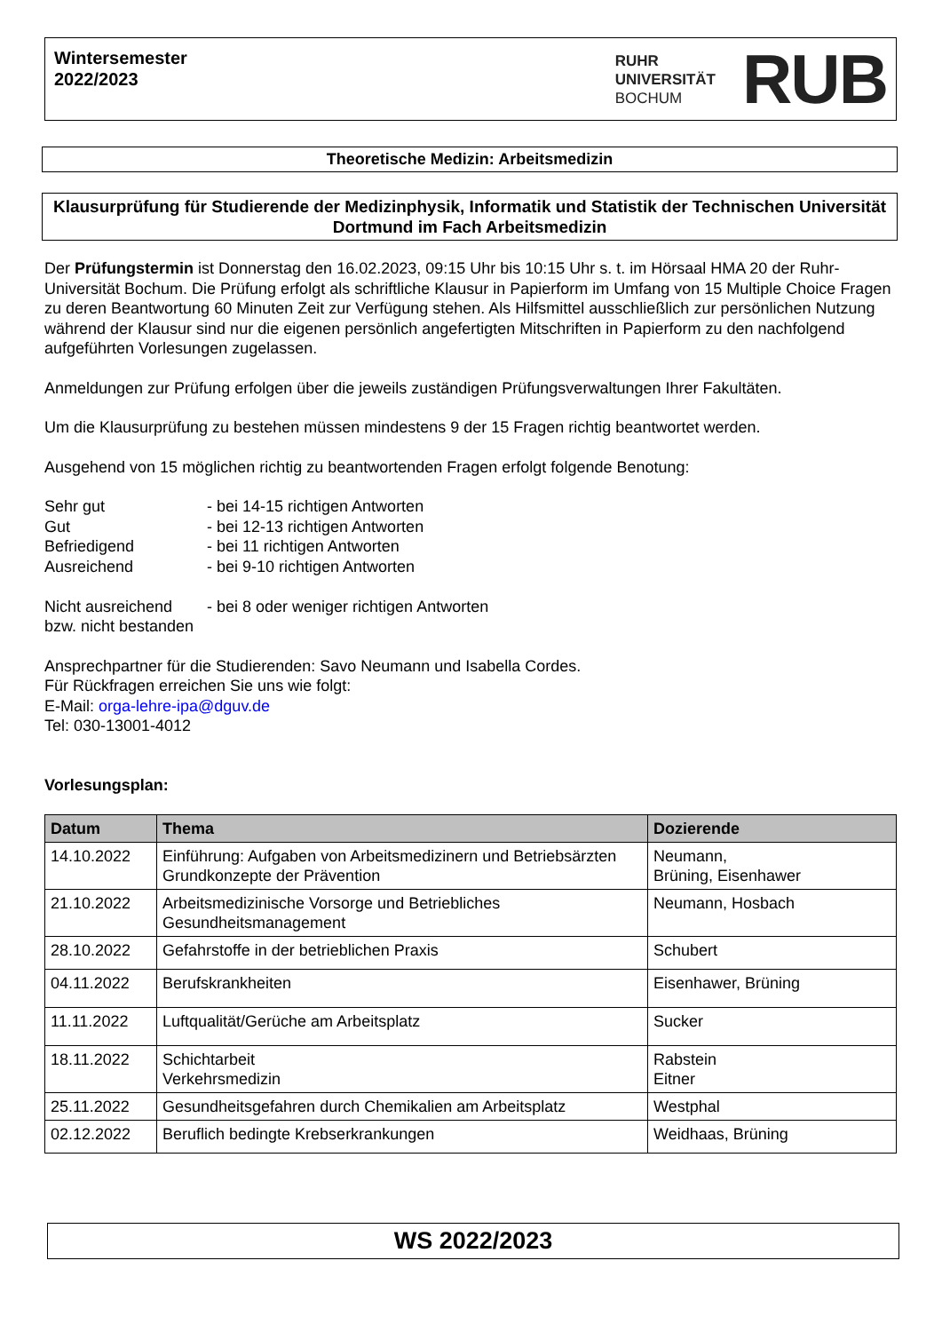Wintersemester
2022/2023
RUHR
UNIVERSITÄT
BOCHUM
RUB
Theoretische Medizin: Arbeitsmedizin
Klausurprüfung für Studierende der Medizinphysik, Informatik und Statistik der Technischen Universität Dortmund im Fach Arbeitsmedizin
Der Prüfungstermin ist Donnerstag den 16.02.2023, 09:15 Uhr bis 10:15 Uhr s. t. im Hörsaal HMA 20 der Ruhr-Universität Bochum. Die Prüfung erfolgt als schriftliche Klausur in Papierform im Umfang von 15 Multiple Choice Fragen zu deren Beantwortung 60 Minuten Zeit zur Verfügung stehen. Als Hilfsmittel ausschließlich zur persönlichen Nutzung während der Klausur sind nur die eigenen persönlich angefertigten Mitschriften in Papierform zu den nachfolgend aufgeführten Vorlesungen zugelassen.
Anmeldungen zur Prüfung erfolgen über die jeweils zuständigen Prüfungsverwaltungen Ihrer Fakultäten.
Um die Klausurprüfung zu bestehen müssen mindestens 9 der 15 Fragen richtig beantwortet werden.
Ausgehend von 15 möglichen richtig zu beantwortenden Fragen erfolgt folgende Benotung:
Sehr gut - bei 14-15 richtigen Antworten
Gut - bei 12-13 richtigen Antworten
Befriedigend - bei 11 richtigen Antworten
Ausreichend - bei 9-10 richtigen Antworten
Nicht ausreichend - bei 8 oder weniger richtigen Antworten
bzw. nicht bestanden
Ansprechpartner für die Studierenden: Savo Neumann und Isabella Cordes.
Für Rückfragen erreichen Sie uns wie folgt:
E-Mail: orga-lehre-ipa@dguv.de
Tel: 030-13001-4012
Vorlesungsplan:
| Datum | Thema | Dozierende |
| --- | --- | --- |
| 14.10.2022 | Einführung: Aufgaben von Arbeitsmedizinern und Betriebsärzten Grundkonzepte der Prävention | Neumann, Brüning, Eisenhawer |
| 21.10.2022 | Arbeitsmedizinische Vorsorge und Betriebliches Gesundheitsmanagement | Neumann, Hosbach |
| 28.10.2022 | Gefahrstoffe in der betrieblichen Praxis | Schubert |
| 04.11.2022 | Berufskrankheiten | Eisenhawer, Brüning |
| 11.11.2022 | Luftqualität/Gerüche am Arbeitsplatz | Sucker |
| 18.11.2022 | Schichtarbeit Verkehrsmedizin | Rabstein Eitner |
| 25.11.2022 | Gesundheitsgefahren durch Chemikalien am Arbeitsplatz | Westphal |
| 02.12.2022 | Beruflich bedingte Krebserkrankungen | Weidhaas, Brüning |
WS 2022/2023